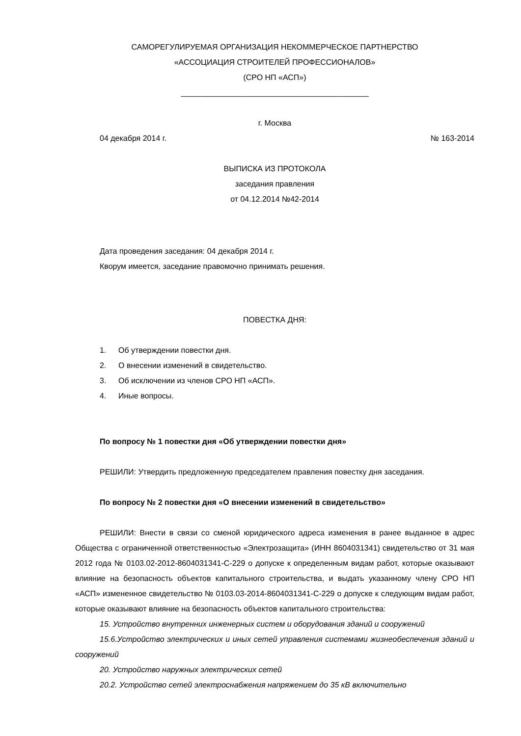САМОРЕГУЛИРУЕМАЯ ОРГАНИЗАЦИЯ НЕКОММЕРЧЕСКОЕ ПАРТНЕРСТВО
«АССОЦИАЦИЯ СТРОИТЕЛЕЙ ПРОФЕССИОНАЛОВ»
(СРО НП «АСП»)
___________________________________________
г. Москва
04 декабря 2014 г. № 163-2014
ВЫПИСКА ИЗ ПРОТОКОЛА
заседания правления
от 04.12.2014 №42-2014
Дата проведения заседания: 04 декабря 2014 г.
Кворум имеется, заседание правомочно принимать решения.
ПОВЕСТКА ДНЯ:
1. Об утверждении повестки дня.
2. О внесении изменений в свидетельство.
3. Об исключении из членов СРО НП «АСП».
4. Иные вопросы.
По вопросу № 1 повестки дня «Об утверждении повестки дня»
РЕШИЛИ: Утвердить предложенную председателем правления повестку дня заседания.
По вопросу № 2 повестки дня «О внесении изменений в свидетельство»
РЕШИЛИ: Внести в связи со сменой юридического адреса изменения в ранее выданное в адрес Общества с ограниченной ответственностью «Электрозащита» (ИНН 8604031341) свидетельство от 31 мая 2012 года № 0103.02-2012-8604031341-С-229 о допуске к определенным видам работ, которые оказывают влияние на безопасность объектов капитального строительства, и выдать указанному члену СРО НП «АСП» измененное свидетельство № 0103.03-2014-8604031341-С-229 о допуске к следующим видам работ, которые оказывают влияние на безопасность объектов капитального строительства:
15. Устройство внутренних инженерных систем и оборудования зданий и сооружений
15.6.Устройство электрических и иных сетей управления системами жизнеобеспечения зданий и сооружений
20. Устройство наружных электрических сетей
20.2. Устройство сетей электроснабжения напряжением до 35 кВ включительно